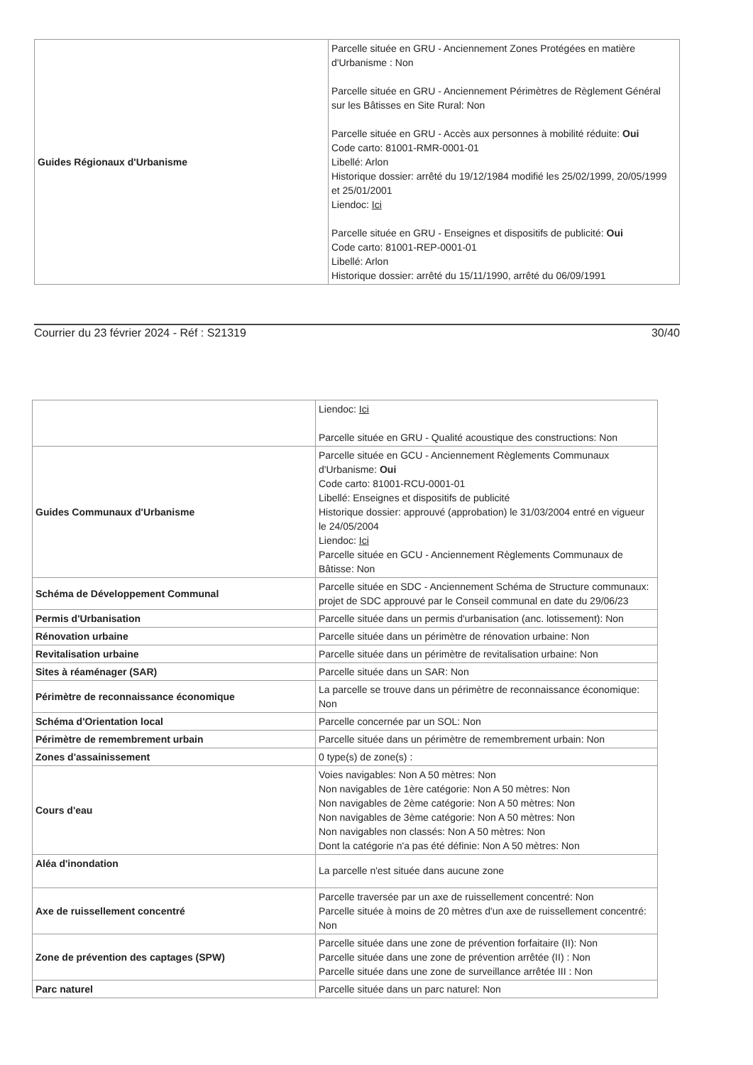| Guides Régionaux d'Urbanisme | Parcelle située en GRU - Anciennement Zones Protégées en matière d'Urbanisme : Non Parcelle située en GRU - Anciennement Périmètres de Règlement Général sur les Bâtisses en Site Rural: Non Parcelle située en GRU - Accès aux personnes à mobilité réduite: Oui Code carto: 81001-RMR-0001-01 Libellé: Arlon Historique dossier: arrêté du 19/12/1984 modifié les 25/02/1999, 20/05/1999 et 25/01/2001 Liendoc: Ici Parcelle située en GRU - Enseignes et dispositifs de publicité: Oui Code carto: 81001-REP-0001-01 Libellé: Arlon Historique dossier: arrêté du 15/11/1990, arrêté du 06/09/1991 |
Courrier du 23 février 2024 - Réf : S21319 30/40
| | Liendoc: Ici Parcelle située en GRU - Qualité acoustique des constructions: Non |
| Guides Communaux d'Urbanisme | Parcelle située en GCU - Anciennement Règlements Communaux d'Urbanisme: Oui Code carto: 81001-RCU-0001-01 Libellé: Enseignes et dispositifs de publicité Historique dossier: approuvé (approbation) le 31/03/2004 entré en vigueur le 24/05/2004 Liendoc: Ici Parcelle située en GCU - Anciennement Règlements Communaux de Bâtisse: Non |
| Schéma de Développement Communal | Parcelle située en SDC - Anciennement Schéma de Structure communaux: projet de SDC approuvé par le Conseil communal en date du 29/06/23 |
| Permis d'Urbanisation | Parcelle située dans un permis d'urbanisation (anc. lotissement): Non |
| Rénovation urbaine | Parcelle située dans un périmètre de rénovation urbaine: Non |
| Revitalisation urbaine | Parcelle située dans un périmètre de revitalisation urbaine: Non |
| Sites à réaménager (SAR) | Parcelle située dans un SAR: Non |
| Périmètre de reconnaissance économique | La parcelle se trouve dans un périmètre de reconnaissance économique: Non |
| Schéma d'Orientation local | Parcelle concernée par un SOL: Non |
| Périmètre de remembrement urbain | Parcelle située dans un périmètre de remembrement urbain: Non |
| Zones d'assainissement | 0 type(s) de zone(s) : |
| Cours d'eau | Voies navigables: Non A 50 mètres: Non Non navigables de 1ère catégorie: Non A 50 mètres: Non Non navigables de 2ème catégorie: Non A 50 mètres: Non Non navigables de 3ème catégorie: Non A 50 mètres: Non Non navigables non classés: Non A 50 mètres: Non Dont la catégorie n'a pas été définie: Non A 50 mètres: Non |
| Aléa d'inondation | La parcelle n'est située dans aucune zone |
| Axe de ruissellement concentré | Parcelle traversée par un axe de ruissellement concentré: Non Parcelle située à moins de 20 mètres d'un axe de ruissellement concentré: Non |
| Zone de prévention des captages (SPW) | Parcelle située dans une zone de prévention forfaitaire (II): Non Parcelle située dans une zone de prévention arrêtée (II) : Non Parcelle située dans une zone de surveillance arrêtée III : Non |
| Parc naturel | Parcelle située dans un parc naturel: Non |